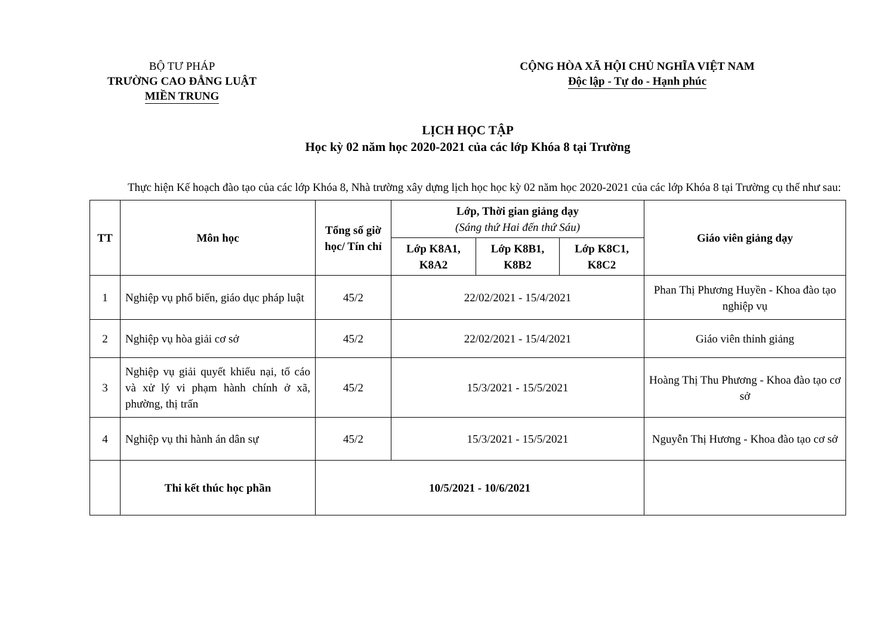BỘ TƯ PHÁP
TRƯỜNG CAO ĐẲNG LUẬT
MIỀN TRUNG
CỘNG HÒA XÃ HỘI CHỦ NGHĨA VIỆT NAM
Độc lập - Tự do - Hạnh phúc
LỊCH HỌC TẬP
Học kỳ 02 năm học 2020-2021 của các lớp Khóa 8 tại Trường
Thực hiện Kế hoạch đào tạo của các lớp Khóa 8, Nhà trường xây dựng lịch học học kỳ 02 năm học 2020-2021 của các lớp Khóa 8 tại Trường cụ thể như sau:
| TT | Môn học | Tổng số giờ học/ Tín chỉ | Lớp, Thời gian giảng dạy (Sáng thứ Hai đến thứ Sáu) | | | Giáo viên giảng dạy |
| --- | --- | --- | --- | --- | --- | --- |
| | | | Lớp K8A1, K8A2 | Lớp K8B1, K8B2 | Lớp K8C1, K8C2 | |
| 1 | Nghiệp vụ phổ biến, giáo dục pháp luật | 45/2 | 22/02/2021 - 15/4/2021 | | | Phan Thị Phương Huyền - Khoa đào tạo nghiệp vụ |
| 2 | Nghiệp vụ hòa giải cơ sở | 45/2 | 22/02/2021 - 15/4/2021 | | | Giáo viên thỉnh giảng |
| 3 | Nghiệp vụ giải quyết khiếu nại, tố cáo và xử lý vi phạm hành chính ở xã, phường, thị trấn | 45/2 | 15/3/2021 - 15/5/2021 | | | Hoàng Thị Thu Phương - Khoa đào tạo cơ sở |
| 4 | Nghiệp vụ thi hành án dân sự | 45/2 | 15/3/2021 - 15/5/2021 | | | Nguyễn Thị Hương - Khoa đào tạo cơ sở |
| | Thi kết thúc học phần | 10/5/2021 - 10/6/2021 | | | | |